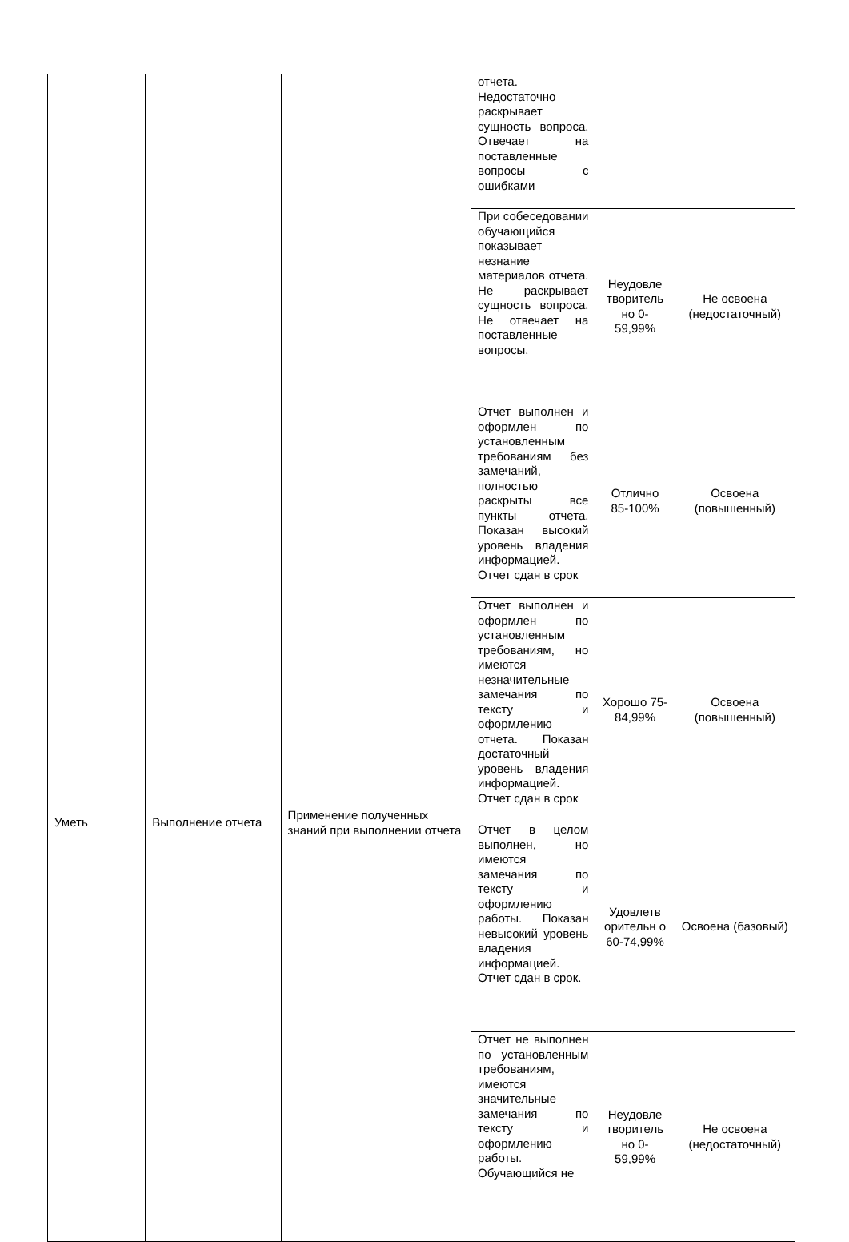| | | | отчета. Недостаточно раскрывает сущность вопроса. Отвечает на поставленные вопросы с ошибками | | |
| | | | При собеседовании обучающийся показывает незнание материалов отчета. Не раскрывает сущность вопроса. Не отвечает на поставленные вопросы. | Неудовле творитель но 0-59,99% | Не освоена (недостаточный) |
| Уметь | Выполнение отчета | Применение полученных знаний при выполнении отчета | Отчет выполнен и оформлен по установленным требованиям без замечаний, полностью раскрыты все пункты отчета. Показан высокий уровень владения информацией. Отчет сдан в срок | Отлично 85-100% | Освоена (повышенный) |
| | | | Отчет выполнен и оформлен по установленным требованиям, но имеются незначительные замечания по тексту и оформлению отчета. Показан достаточный уровень владения информацией. Отчет сдан в срок | Хорошо 75-84,99% | Освоена (повышенный) |
| | | | Отчет в целом выполнен, но имеются замечания по тексту и оформлению работы. Показан невысокий уровень владения информацией. Отчет сдан в срок. | Удовлетв орительн о 60-74,99% | Освоена (базовый) |
| | | | Отчет не выполнен по установленным требованиям, имеются значительные замечания по тексту и оформлению работы. Обучающийся не | Неудовле творитель но 0-59,99% | Не освоена (недостаточный) |